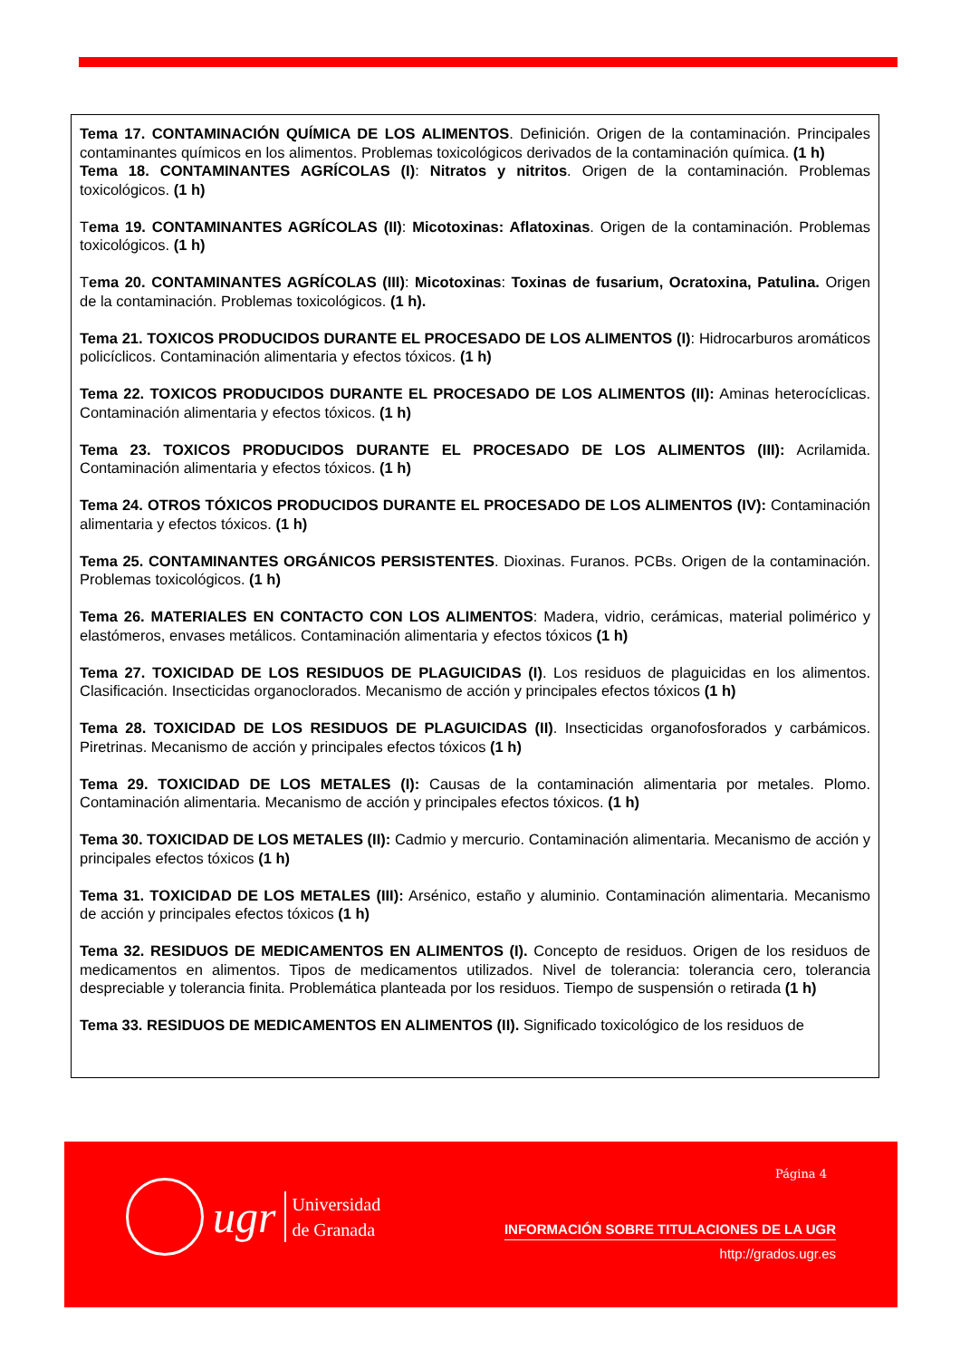Tema 17. CONTAMINACIÓN QUÍMICA DE LOS ALIMENTOS. Definición. Origen de la contaminación. Principales contaminantes químicos en los alimentos. Problemas toxicológicos derivados de la contaminación química. (1 h)
Tema 18. CONTAMINANTES AGRÍCOLAS (I): Nitratos y nitritos. Origen de la contaminación. Problemas toxicológicos. (1 h)
Tema 19. CONTAMINANTES AGRÍCOLAS (II): Micotoxinas: Aflatoxinas. Origen de la contaminación. Problemas toxicológicos. (1 h)
Tema 20. CONTAMINANTES AGRÍCOLAS (III): Micotoxinas: Toxinas de fusarium, Ocratoxina, Patulina. Origen de la contaminación. Problemas toxicológicos. (1 h).
Tema 21. TOXICOS PRODUCIDOS DURANTE EL PROCESADO DE LOS ALIMENTOS (I): Hidrocarburos aromáticos policíclicos. Contaminación alimentaria y efectos tóxicos. (1 h)
Tema 22. TOXICOS PRODUCIDOS DURANTE EL PROCESADO DE LOS ALIMENTOS (II): Aminas heterocíclicas. Contaminación alimentaria y efectos tóxicos. (1 h)
Tema 23. TOXICOS PRODUCIDOS DURANTE EL PROCESADO DE LOS ALIMENTOS (III): Acrilamida. Contaminación alimentaria y efectos tóxicos. (1 h)
Tema 24. OTROS TÓXICOS PRODUCIDOS DURANTE EL PROCESADO DE LOS ALIMENTOS (IV): Contaminación alimentaria y efectos tóxicos. (1 h)
Tema 25. CONTAMINANTES ORGÁNICOS PERSISTENTES. Dioxinas. Furanos. PCBs. Origen de la contaminación. Problemas toxicológicos. (1 h)
Tema 26. MATERIALES EN CONTACTO CON LOS ALIMENTOS: Madera, vidrio, cerámicas, material polimérico y elastómeros, envases metálicos. Contaminación alimentaria y efectos tóxicos (1 h)
Tema 27. TOXICIDAD DE LOS RESIDUOS DE PLAGUICIDAS (I). Los residuos de plaguicidas en los alimentos. Clasificación. Insecticidas organoclorados. Mecanismo de acción y principales efectos tóxicos (1 h)
Tema 28. TOXICIDAD DE LOS RESIDUOS DE PLAGUICIDAS (II). Insecticidas organofosforados y carbámicos. Piretrinas. Mecanismo de acción y principales efectos tóxicos (1 h)
Tema 29. TOXICIDAD DE LOS METALES (I): Causas de la contaminación alimentaria por metales. Plomo. Contaminación alimentaria. Mecanismo de acción y principales efectos tóxicos. (1 h)
Tema 30. TOXICIDAD DE LOS METALES (II): Cadmio y mercurio. Contaminación alimentaria. Mecanismo de acción y principales efectos tóxicos (1 h)
Tema 31. TOXICIDAD DE LOS METALES (III): Arsénico, estaño y aluminio. Contaminación alimentaria. Mecanismo de acción y principales efectos tóxicos (1 h)
Tema 32. RESIDUOS DE MEDICAMENTOS EN ALIMENTOS (I). Concepto de residuos. Origen de los residuos de medicamentos en alimentos. Tipos de medicamentos utilizados. Nivel de tolerancia: tolerancia cero, tolerancia despreciable y tolerancia finita. Problemática planteada por los residuos. Tiempo de suspensión o retirada (1 h)
Tema 33. RESIDUOS DE MEDICAMENTOS EN ALIMENTOS (II). Significado toxicológico de los residuos de
Página 4
ugr
Universidad
de Granada
INFORMACIÓN SOBRE TITULACIONES DE LA UGR
http://grados.ugr.es